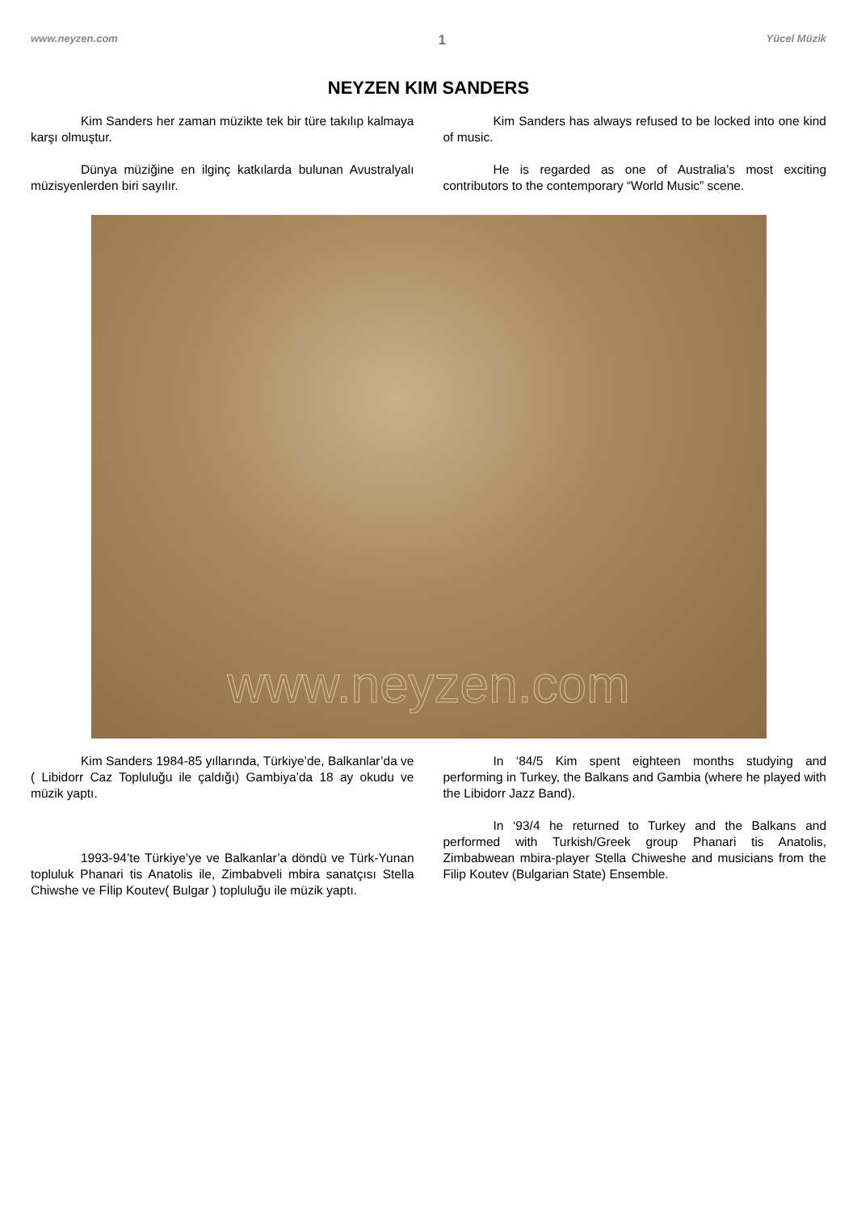www.neyzen.com 1 Yücel Müzik
NEYZEN KIM SANDERS
Kim Sanders her zaman müzikte tek bir türe takılıp kalmaya karşı olmuştur.
Kim Sanders has always refused to be locked into one kind of music.
Dünya müziğine en ilginç katkılarda bulunan Avustralyalı müzisyenlerden biri sayılır.
He is regarded as one of Australia’s most exciting contributors to the contemporary “World Music” scene.
www.neyzen.com
Kim Sanders 1984-85 yıllarında, Türkiye’de, Balkanlar’da ve ( Libidorr Caz Topluluğu ile çaldığı) Gambiya’da 18 ay okudu ve müzik yaptı.
In ‘84/5 Kim spent eighteen months studying and performing in Turkey, the Balkans and Gambia (where he played with the Libidorr Jazz Band).
1993-94’te Türkiye’ye ve Balkanlar’a döndü ve Türk-Yunan topluluk Phanari tis Anatolis ile, Zimbabveli mbira sanatçısı Stella Chiwshe ve Fİlip Koutev( Bulgar ) topluluğu ile müzik yaptı.
In ‘93/4 he returned to Turkey and the Balkans and performed with Turkish/Greek group Phanari tis Anatolis, Zimbabwean mbira-player Stella Chiweshe and musicians from the Filip Koutev (Bulgarian State) Ensemble.